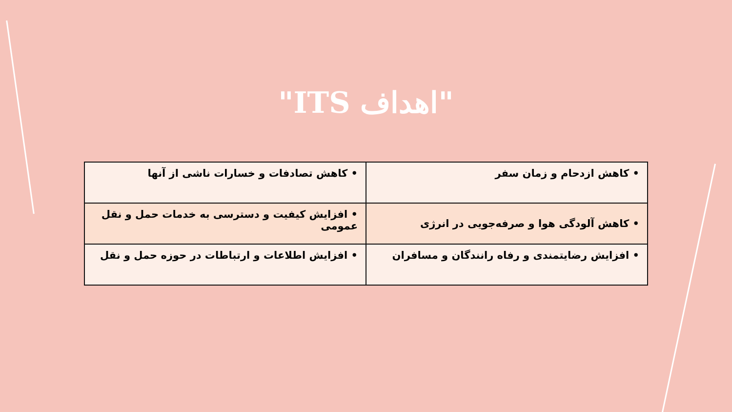"اهداف ITS"
| • کاهش ازدحام و زمان سفر | • کاهش تصادفات و خسارات ناشی از آنها |
| • کاهش آلودگی هوا و صرفه‌جویی در انرژی | • افزایش کیفیت و دسترسی به خدمات حمل و نقل عمومی |
| • افزایش رضایتمندی و رفاه رانندگان و مسافران | • افزایش اطلاعات و ارتباطات در حوزه حمل و نقل |